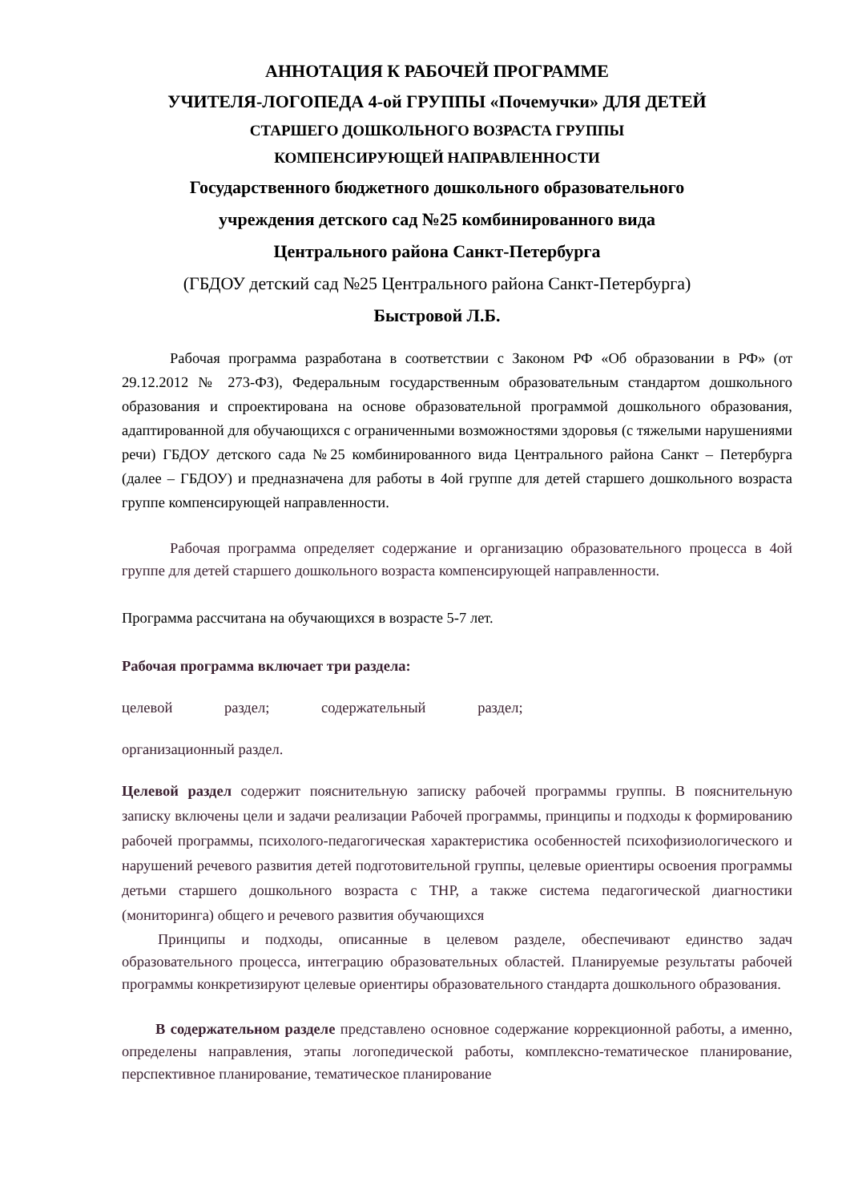АННОТАЦИЯ К РАБОЧЕЙ ПРОГРАММЕ
УЧИТЕЛЯ-ЛОГОПЕДА 4-ой ГРУППЫ «Почемучки» ДЛЯ ДЕТЕЙ
СТАРШЕГО ДОШКОЛЬНОГО ВОЗРАСТА ГРУППЫ
КОМПЕНСИРУЮЩЕЙ НАПРАВЛЕННОСТИ
Государственного бюджетного дошкольного образовательного
учреждения детского сад №25 комбинированного вида
Центрального района Санкт-Петербурга
(ГБДОУ детский сад №25 Центрального района Санкт-Петербурга)
Быстровой Л.Б.
Рабочая программа разработана в соответствии с Законом РФ «Об образовании в РФ» (от 29.12.2012 № 273-ФЗ), Федеральным государственным образовательным стандартом дошкольного образования и спроектирована на основе образовательной программой дошкольного образования, адаптированной для обучающихся с ограниченными возможностями здоровья (с тяжелыми нарушениями речи) ГБДОУ детского сада №25 комбинированного вида Центрального района Санкт – Петербурга (далее – ГБДОУ) и предназначена для работы в 4ой группе для детей старшего дошкольного возраста группе компенсирующей направленности.
Рабочая программа определяет содержание и организацию образовательного процесса в 4ой группе для детей старшего дошкольного возраста компенсирующей направленности.
Программа рассчитана на обучающихся в возрасте 5-7 лет.
Рабочая программа включает три раздела:
целевой раздел; содержательный раздел;
организационный раздел.
Целевой раздел содержит пояснительную записку рабочей программы группы. В пояснительную записку включены цели и задачи реализации Рабочей программы, принципы и подходы к формированию рабочей программы, психолого-педагогическая характеристика особенностей психофизиологического и нарушений речевого развития детей подготовительной группы, целевые ориентиры освоения программы детьми старшего дошкольного возраста с ТНР, а также система педагогической диагностики (мониторинга) общего и речевого развития обучающихся
Принципы и подходы, описанные в целевом разделе, обеспечивают единство задач образовательного процесса, интеграцию образовательных областей. Планируемые результаты рабочей программы конкретизируют целевые ориентиры образовательного стандарта дошкольного образования.
В содержательном разделе представлено основное содержание коррекционной работы, а именно, определены направления, этапы логопедической работы, комплексно-тематическое планирование, перспективное планирование, тематическое планирование